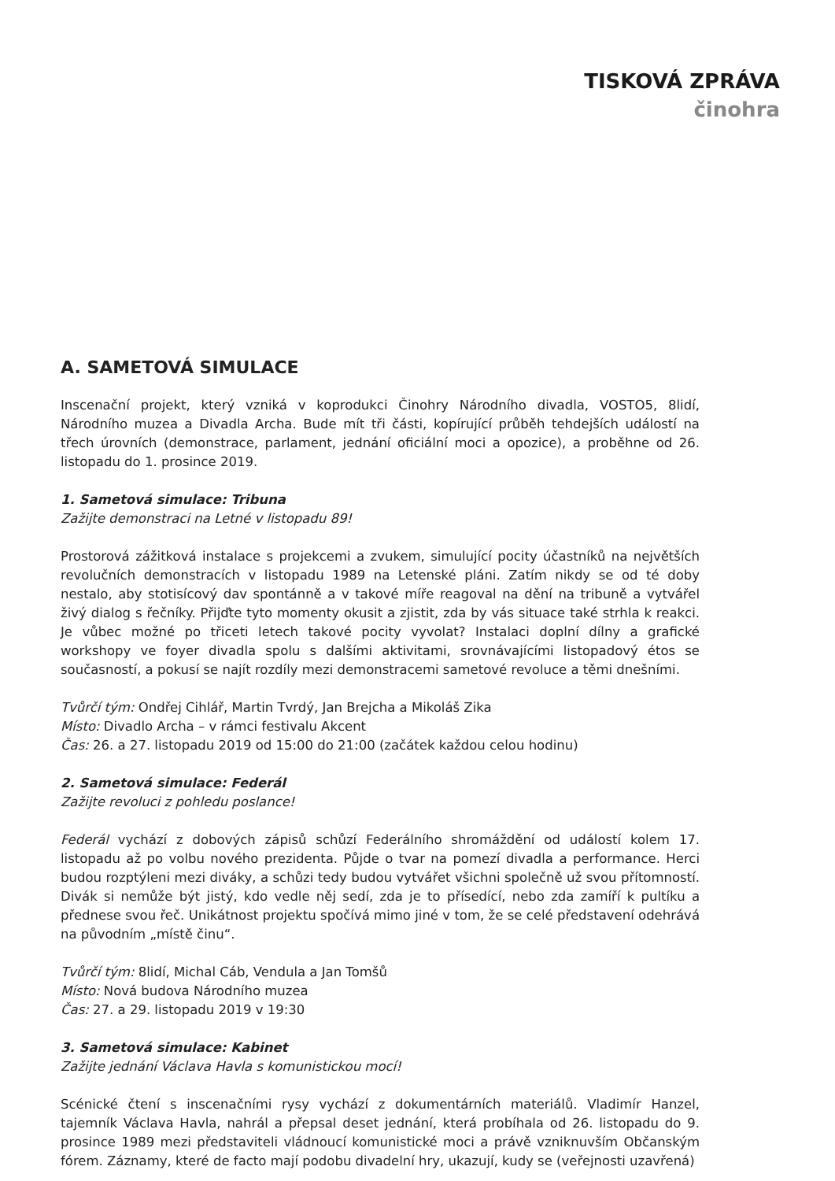TISKOVÁ ZPRÁVA
činohra
A. SAMETOVÁ SIMULACE
Inscenační projekt, který vzniká v koprodukci Činohry Národního divadla, VOSTO5, 8lidí, Národního muzea a Divadla Archa. Bude mít tři části, kopírující průběh tehdejších událostí na třech úrovních (demonstrace, parlament, jednání oficiální moci a opozice), a proběhne od 26. listopadu do 1. prosince 2019.
1. Sametová simulace: Tribuna
Zažijte demonstraci na Letné v listopadu 89!
Prostorová zážitková instalace s projekcemi a zvukem, simulující pocity účastníků na největších revolučních demonstracích v listopadu 1989 na Letenské pláni. Zatím nikdy se od té doby nestalo, aby stotisícový dav spontánně a v takové míře reagoval na dění na tribuně a vytvářel živý dialog s řečníky. Přijďte tyto momenty okusit a zjistit, zda by vás situace také strhla k reakci. Je vůbec možné po třiceti letech takové pocity vyvolat? Instalaci doplní dílny a grafické workshopy ve foyer divadla spolu s dalšími aktivitami, srovnávajícími listopadový étos se současností, a pokusí se najít rozdíly mezi demonstracemi sametové revoluce a těmi dnešními.
Tvůrčí tým: Ondřej Cihlář, Martin Tvrdý, Jan Brejcha a Mikoláš Zika
Místo: Divadlo Archa – v rámci festivalu Akcent
Čas: 26. a 27. listopadu 2019 od 15:00 do 21:00 (začátek každou celou hodinu)
2. Sametová simulace: Federál
Zažijte revoluci z pohledu poslance!
Federál vychází z dobových zápisů schůzí Federálního shromáždění od událostí kolem 17. listopadu až po volbu nového prezidenta. Půjde o tvar na pomezí divadla a performance. Herci budou rozptýleni mezi diváky, a schůzi tedy budou vytvářet všichni společně už svou přítomností. Divák si nemůže být jistý, kdo vedle něj sedí, zda je to přísedící, nebo zda zamíří k pultíku a přednese svou řeč. Unikátnost projektu spočívá mimo jiné v tom, že se celé představení odehrává na původním „místě činu“.
Tvůrčí tým: 8lidí, Michal Cáb, Vendula a Jan Tomšů
Místo: Nová budova Národního muzea
Čas: 27. a 29. listopadu 2019 v 19:30
3. Sametová simulace: Kabinet
Zažijte jednání Václava Havla s komunistickou mocí!
Scénické čtení s inscenačními rysy vychází z dokumentárních materiálů. Vladimír Hanzel, tajemník Václava Havla, nahrál a přepsal deset jednání, která probíhala od 26. listopadu do 9. prosince 1989 mezi představiteli vládnoucí komunistické moci a právě vzniknuvším Občanským fórem. Záznamy, které de facto mají podobu divadelní hry, ukazují, kudy se (veřejnosti uzavřená)